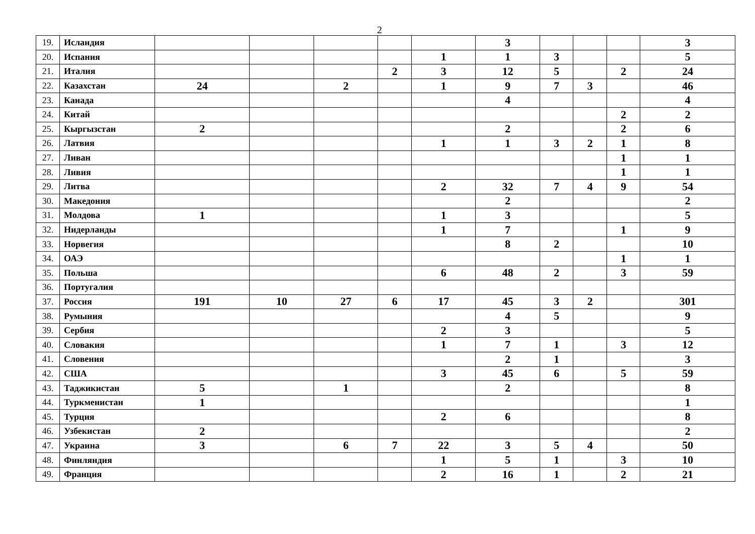2
| 19. | Исландия | | | | | | 3 | | | | 3 |
| 20. | Испания | | | | | 1 | 1 | 3 | | | 5 |
| 21. | Италия | | | | 2 | 3 | 12 | 5 | | 2 | 24 |
| 22. | Казахстан | 24 | | 2 | | 1 | 9 | 7 | 3 | | 46 |
| 23. | Канада | | | | | | 4 | | | | 4 |
| 24. | Китай | | | | | | | | | 2 | 2 |
| 25. | Кыргызстан | 2 | | | | | 2 | | | 2 | 6 |
| 26. | Латвия | | | | | 1 | 1 | 3 | 2 | 1 | 8 |
| 27. | Ливан | | | | | | | | | 1 | 1 |
| 28. | Ливия | | | | | | | | | 1 | 1 |
| 29. | Литва | | | | | 2 | 32 | 7 | 4 | 9 | 54 |
| 30. | Македония | | | | | | 2 | | | | 2 |
| 31. | Молдова | 1 | | | | 1 | 3 | | | | 5 |
| 32. | Нидерланды | | | | | 1 | 7 | | | 1 | 9 |
| 33. | Норвегия | | | | | | 8 | 2 | | | 10 |
| 34. | ОАЭ | | | | | | | | | 1 | 1 |
| 35. | Польша | | | | | 6 | 48 | 2 | | 3 | 59 |
| 36. | Португалия | | | | | | | | | | |
| 37. | Россия | 191 | 10 | 27 | 6 | 17 | 45 | 3 | 2 | | 301 |
| 38. | Румыния | | | | | | 4 | 5 | | | 9 |
| 39. | Сербия | | | | | 2 | 3 | | | | 5 |
| 40. | Словакия | | | | | 1 | 7 | 1 | | 3 | 12 |
| 41. | Словения | | | | | | 2 | 1 | | | 3 |
| 42. | США | | | | | 3 | 45 | 6 | | 5 | 59 |
| 43. | Таджикистан | 5 | | 1 | | | 2 | | | | 8 |
| 44. | Туркменистан | 1 | | | | | | | | | 1 |
| 45. | Турция | | | | | 2 | 6 | | | | 8 |
| 46. | Узбекистан | 2 | | | | | | | | | 2 |
| 47. | Украина | 3 | | 6 | 7 | 22 | 3 | 5 | 4 | | 50 |
| 48. | Финляндия | | | | | 1 | 5 | 1 | | 3 | 10 |
| 49. | Франция | | | | | 2 | 16 | 1 | | 2 | 21 |